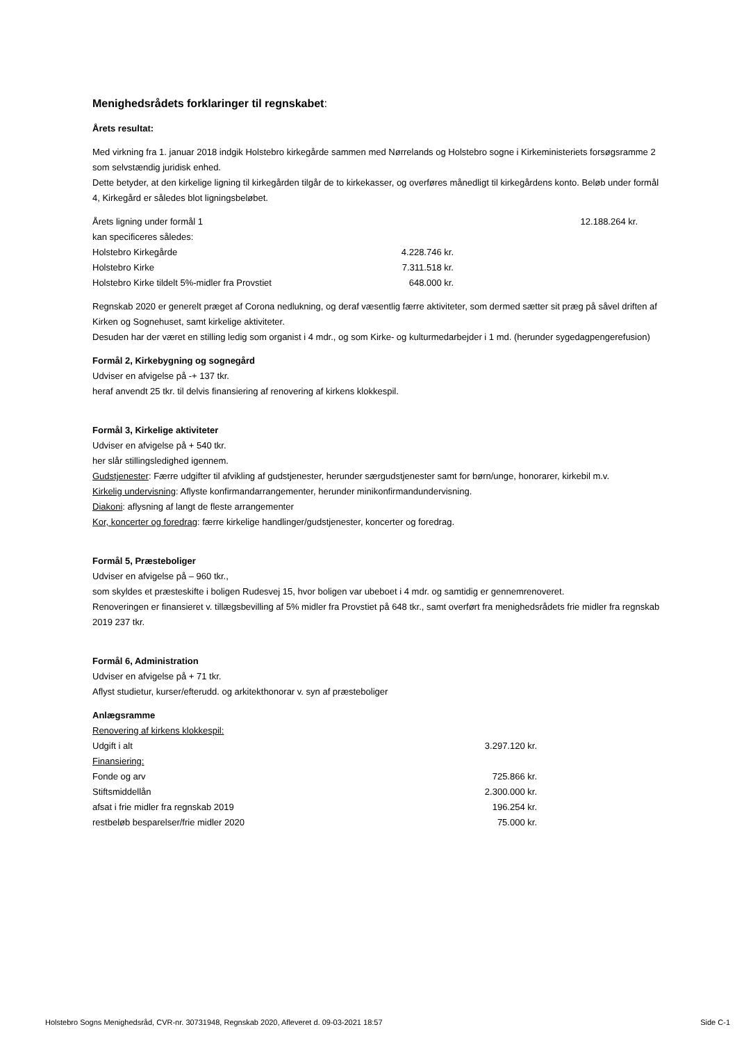Menighedsrådets forklaringer til regnskabet:
Årets resultat:
Med virkning fra 1. januar 2018 indgik Holstebro kirkegårde sammen med Nørrelands og Holstebro sogne i Kirkeministeriets forsøgsramme 2 som selvstændig juridisk enhed.
Dette betyder, at den kirkelige ligning til kirkegården tilgår de to kirkekasser, og overføres månedligt til kirkegårdens konto. Beløb under formål 4, Kirkegård er således blot ligningsbeløbet.
| Årets ligning under formål 1 | | 12.188.264 kr. |
| kan specificeres således: | | |
| Holstebro Kirkegårde | 4.228.746 kr. | |
| Holstebro Kirke | 7.311.518 kr. | |
| Holstebro Kirke tildelt 5%-midler fra Provstiet | 648.000 kr. | |
Regnskab 2020 er generelt præget af Corona nedlukning, og deraf væsentlig færre aktiviteter, som dermed sætter sit præg på såvel driften af Kirken og Sognehuset, samt kirkelige aktiviteter.
Desuden har der været en stilling ledig som organist i 4 mdr., og som Kirke- og kulturmedarbejder i 1 md. (herunder sygedagpengerefusion)
Formål 2, Kirkebygning og sognegård
Udviser en afvigelse på -+ 137 tkr.
heraf anvendt 25 tkr. til delvis finansiering af renovering af kirkens klokkespil.
Formål 3, Kirkelige aktiviteter
Udviser en afvigelse på + 540 tkr.
her slår stillingsledighed igennem.
Gudstjenester: Færre udgifter til afvikling af gudstjenester, herunder særgudstjenester samt for børn/unge, honorarer, kirkebil m.v.
Kirkelig undervisning: Aflyste konfirmandarrangementer, herunder minikonfirmandundervisning.
Diakoni: aflysning af langt de fleste arrangementer
Kor, koncerter og foredrag: færre kirkelige handlinger/gudstjenester, koncerter og foredrag.
Formål 5, Præsteboliger
Udviser en afvigelse på – 960 tkr.,
som skyldes et præsteskifte i boligen Rudesvej 15, hvor boligen var ubeboet i 4 mdr. og samtidig er gennemrenoveret.
Renoveringen er finansieret v. tillægsbevilling af 5% midler fra Provstiet på 648 tkr., samt overført fra menighedsrådets frie midler fra regnskab 2019 237 tkr.
Formål 6, Administration
Udviser en afvigelse på + 71 tkr.
Aflyst studietur, kurser/efterudd. og arkitekthonorar v. syn af præsteboliger
Anlægsramme
| Renovering af kirkens klokkespil: | |
| Udgift i alt | 3.297.120 kr. |
| Finansiering: | |
| Fonde og arv | 725.866 kr. |
| Stiftsmiddellån | 2.300.000 kr. |
| afsat i frie midler fra regnskab 2019 | 196.254 kr. |
| restbeløb besparelser/frie midler 2020 | 75.000 kr. |
Holstebro Sogns Menighedsråd, CVR-nr. 30731948, Regnskab 2020, Afleveret d. 09-03-2021 18:57 Side C-1